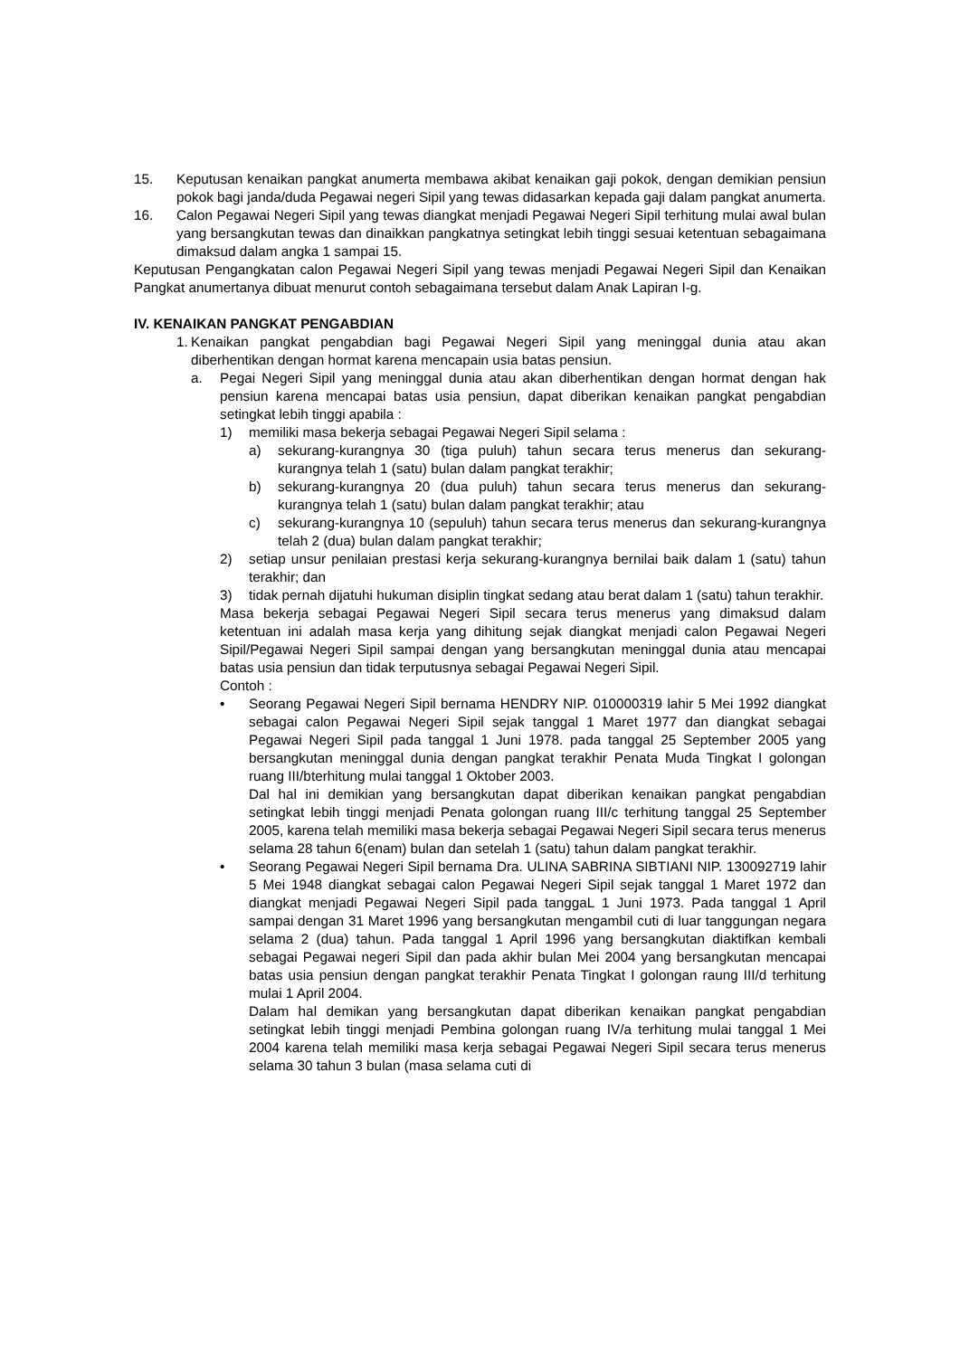15. Keputusan kenaikan pangkat anumerta membawa akibat kenaikan gaji pokok, dengan demikian pensiun pokok bagi janda/duda Pegawai negeri Sipil yang tewas didasarkan kepada gaji dalam pangkat anumerta.
16. Calon Pegawai Negeri Sipil yang tewas diangkat menjadi Pegawai Negeri Sipil terhitung mulai awal bulan yang bersangkutan tewas dan dinaikkan pangkatnya setingkat lebih tinggi sesuai ketentuan sebagaimana dimaksud dalam angka 1 sampai 15.
Keputusan Pengangkatan calon Pegawai Negeri Sipil yang tewas menjadi Pegawai Negeri Sipil dan Kenaikan Pangkat anumertanya dibuat menurut contoh sebagaimana tersebut dalam Anak Lapiran I-g.
IV. KENAIKAN PANGKAT PENGABDIAN
1. Kenaikan pangkat pengabdian bagi Pegawai Negeri Sipil yang meninggal dunia atau akan diberhentikan dengan hormat karena mencapain usia batas pensiun.
a. Pegai Negeri Sipil yang meninggal dunia atau akan diberhentikan dengan hormat dengan hak pensiun karena mencapai batas usia pensiun, dapat diberikan kenaikan pangkat pengabdian setingkat lebih tinggi apabila :
1) memiliki masa bekerja sebagai Pegawai Negeri Sipil selama :
a) sekurang-kurangnya 30 (tiga puluh) tahun secara terus menerus dan sekurang-kurangnya telah 1 (satu) bulan dalam pangkat terakhir;
b) sekurang-kurangnya 20 (dua puluh) tahun secara terus menerus dan sekurang-kurangnya telah 1 (satu) bulan dalam pangkat terakhir; atau
c) sekurang-kurangnya 10 (sepuluh) tahun secara terus menerus dan sekurang-kurangnya telah 2 (dua) bulan dalam pangkat terakhir;
2) setiap unsur penilaian prestasi kerja sekurang-kurangnya bernilai baik dalam 1 (satu) tahun terakhir; dan
3) tidak pernah dijatuhi hukuman disiplin tingkat sedang atau berat dalam 1 (satu) tahun terakhir.
Masa bekerja sebagai Pegawai Negeri Sipil secara terus menerus yang dimaksud dalam ketentuan ini adalah masa kerja yang dihitung sejak diangkat menjadi calon Pegawai Negeri Sipil/Pegawai Negeri Sipil sampai dengan yang bersangkutan meninggal dunia atau mencapai batas usia pensiun dan tidak terputusnya sebagai Pegawai Negeri Sipil.
Contoh :
• Seorang Pegawai Negeri Sipil bernama HENDRY NIP. 010000319 lahir 5 Mei 1992 diangkat sebagai calon Pegawai Negeri Sipil sejak tanggal 1 Maret 1977 dan diangkat sebagai Pegawai Negeri Sipil pada tanggal 1 Juni 1978. pada tanggal 25 September 2005 yang bersangkutan meninggal dunia dengan pangkat terakhir Penata Muda Tingkat I golongan ruang III/bterhitung mulai tanggal 1 Oktober 2003.
Dal hal ini demikian yang bersangkutan dapat diberikan kenaikan pangkat pengabdian setingkat lebih tinggi menjadi Penata golongan ruang III/c terhitung tanggal 25 September 2005, karena telah memiliki masa bekerja sebagai Pegawai Negeri Sipil secara terus menerus selama 28 tahun 6(enam) bulan dan setelah 1 (satu) tahun dalam pangkat terakhir.
• Seorang Pegawai Negeri Sipil bernama Dra. ULINA SABRINA SIBTIANI NIP. 130092719 lahir 5 Mei 1948 diangkat sebagai calon Pegawai Negeri Sipil sejak tanggal 1 Maret 1972 dan diangkat menjadi Pegawai Negeri Sipil pada tanggaL 1 Juni 1973. Pada tanggal 1 April sampai dengan 31 Maret 1996 yang bersangkutan mengambil cuti di luar tanggungan negara selama 2 (dua) tahun. Pada tanggal 1 April 1996 yang bersangkutan diaktifkan kembali sebagai Pegawai negeri Sipil dan pada akhir bulan Mei 2004 yang bersangkutan mencapai batas usia pensiun dengan pangkat terakhir Penata Tingkat I golongan raung III/d terhitung mulai 1 April 2004.
Dalam hal demikan yang bersangkutan dapat diberikan kenaikan pangkat pengabdian setingkat lebih tinggi menjadi Pembina golongan ruang IV/a terhitung mulai tanggal 1 Mei 2004 karena telah memiliki masa kerja sebagai Pegawai Negeri Sipil secara terus menerus selama 30 tahun 3 bulan (masa selama cuti di